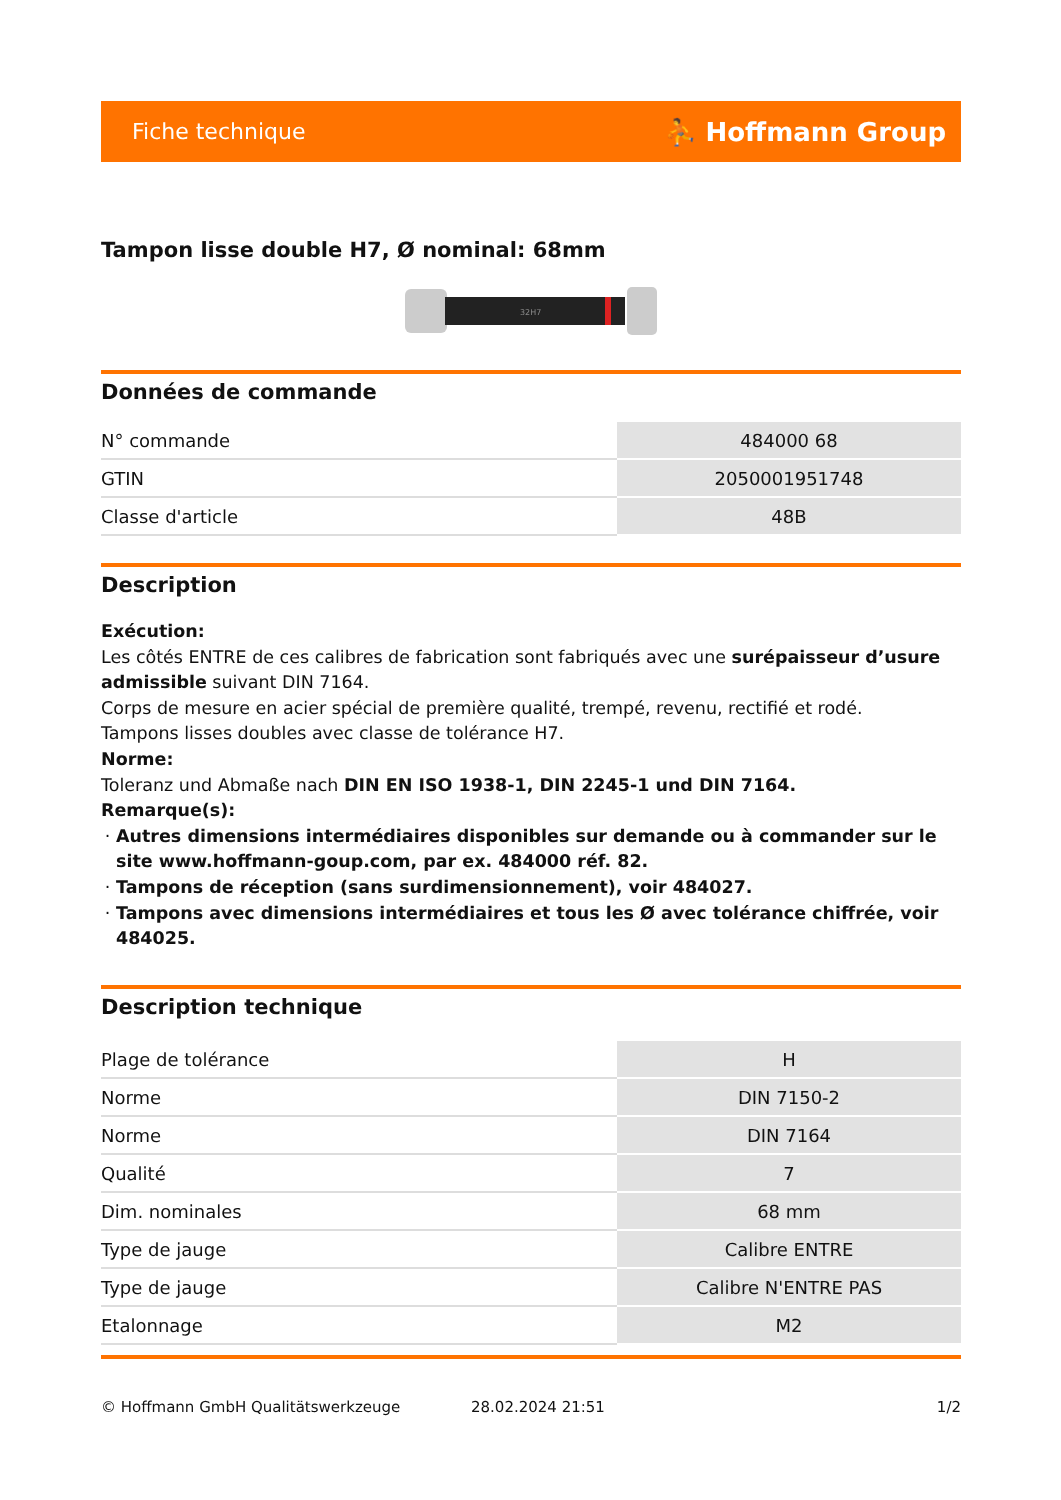Fiche technique ⛹ Hoffmann Group
Tampon lisse double H7, Ø nominal: 68mm
32H7
Données de commande
| N° commande | 484000 68 |
| GTIN | 2050001951748 |
| Classe d'article | 48B |
Description
Exécution:
Les côtés ENTRE de ces calibres de fabrication sont fabriqués avec une surépaisseur d’usure admissible suivant DIN 7164.
Corps de mesure en acier spécial de première qualité, trempé, revenu, rectifié et rodé.
Tampons lisses doubles avec classe de tolérance H7.
Norme:
Toleranz und Abmaße nach DIN EN ISO 1938-1, DIN 2245-1 und DIN 7164.
Remarque(s):
Autres dimensions intermédiaires disponibles sur demande ou à commander sur le site www.hoffmann-goup.com, par ex. 484000 réf. 82.
Tampons de réception (sans surdimensionnement), voir 484027.
Tampons avec dimensions intermédiaires et tous les Ø avec tolérance chiffrée, voir 484025.
Description technique
| Plage de tolérance | H |
| Norme | DIN 7150-2 |
| Norme | DIN 7164 |
| Qualité | 7 |
| Dim. nominales | 68 mm |
| Type de jauge | Calibre ENTRE |
| Type de jauge | Calibre N'ENTRE PAS |
| Etalonnage | M2 |
© Hoffmann GmbH Qualitätswerkzeuge 28.02.2024 21:51 1/2